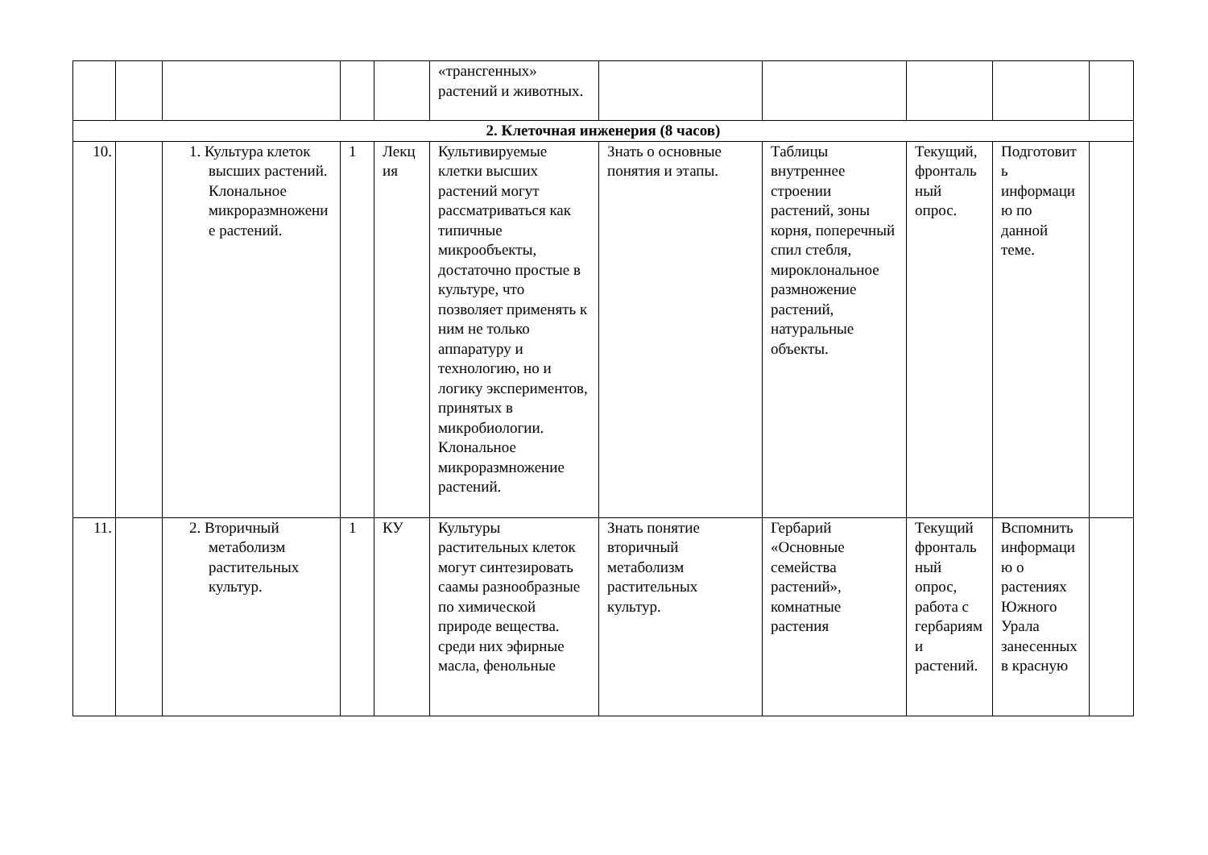| | | | | | «трансгенных» растений и животных. | | | | | |
| 2. Клеточная инженерия (8 часов) | | | | | | | | | | |
| 10. | | 1. Культура клеток высших растений. Клональное микроразмножение растений. | 1 | Лекция | Культивируемые клетки высших растений могут рассматриваться как типичные микрообъекты, достаточно простые в культуре, что позволяет применять к ним не только аппаратуру и технологию, но и логику экспериментов, принятых в микробиологии. Клональное микроразмножение растений. | Знать о основные понятия и этапы. | Таблицы внутреннее строении растений, зоны корня, поперечный спил стебля, мироклональное размножение растений, натуральные объекты. | Текущий, фронтальный опрос. | Подготовить информацию по данной теме. | |
| 11. | | 2. Вторичный метаболизм растительных культур. | 1 | КУ | Культуры растительных клеток могут синтезировать саамы разнообразные по химической природе вещества. среди них эфирные масла, фенольные | Знать понятие вторичный метаболизм растительных культур. | Гербарий «Основные семейства растений», комнатные растения | Текущий фронтальный опрос, работа с гербариями растений. | Вспомнить информацию о растениях Южного Урала занесенных в красную | |